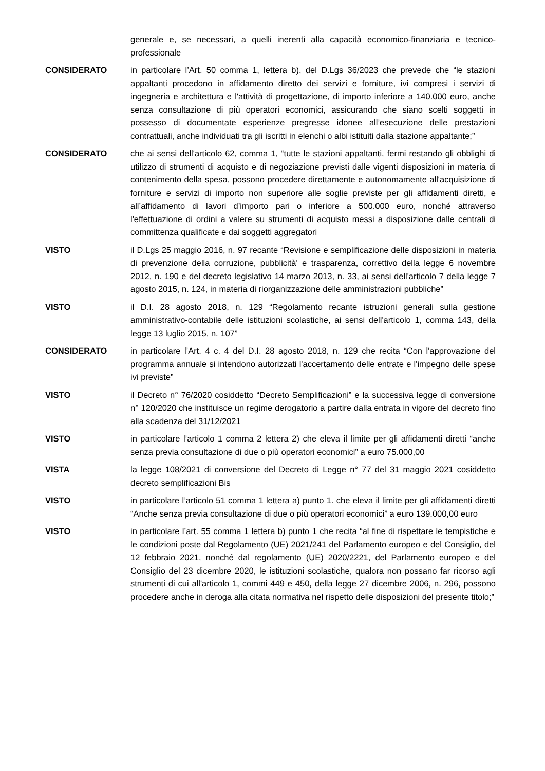generale e, se necessari, a quelli inerenti alla capacità economico-finanziaria e tecnico-professionale
CONSIDERATO in particolare l’Art. 50 comma 1, lettera b), del D.Lgs 36/2023 che prevede che “le stazioni appaltanti procedono in affidamento diretto dei servizi e forniture, ivi compresi i servizi di ingegneria e architettura e l'attività di progettazione, di importo inferiore a 140.000 euro, anche senza consultazione di più operatori economici, assicurando che siano scelti soggetti in possesso di documentate esperienze pregresse idonee all’esecuzione delle prestazioni contrattuali, anche individuati tra gli iscritti in elenchi o albi istituiti dalla stazione appaltante;”
CONSIDERATO che ai sensi dell'articolo 62, comma 1, “tutte le stazioni appaltanti, fermi restando gli obblighi di utilizzo di strumenti di acquisto e di negoziazione previsti dalle vigenti disposizioni in materia di contenimento della spesa, possono procedere direttamente e autonomamente all'acquisizione di forniture e servizi di importo non superiore alle soglie previste per gli affidamenti diretti, e all’affidamento di lavori d’importo pari o inferiore a 500.000 euro, nonché attraverso l'effettuazione di ordini a valere su strumenti di acquisto messi a disposizione dalle centrali di committenza qualificate e dai soggetti aggregatori
VISTO il D.Lgs 25 maggio 2016, n. 97 recante “Revisione e semplificazione delle disposizioni in materia di prevenzione della corruzione, pubblicità' e trasparenza, correttivo della legge 6 novembre 2012, n. 190 e del decreto legislativo 14 marzo 2013, n. 33, ai sensi dell'articolo 7 della legge 7 agosto 2015, n. 124, in materia di riorganizzazione delle amministrazioni pubbliche”
VISTO il D.I. 28 agosto 2018, n. 129 “Regolamento recante istruzioni generali sulla gestione amministrativo-contabile delle istituzioni scolastiche, ai sensi dell'articolo 1, comma 143, della legge 13 luglio 2015, n. 107”
CONSIDERATO in particolare l’Art. 4 c. 4 del D.I. 28 agosto 2018, n. 129 che recita “Con l'approvazione del programma annuale si intendono autorizzati l'accertamento delle entrate e l'impegno delle spese ivi previste”
VISTO il Decreto n° 76/2020 cosiddetto “Decreto Semplificazioni” e la successiva legge di conversione n° 120/2020 che instituisce un regime derogatorio a partire dalla entrata in vigore del decreto fino alla scadenza del 31/12/2021
VISTO in particolare l’articolo 1 comma 2 lettera 2) che eleva il limite per gli affidamenti diretti “anche senza previa consultazione di due o più operatori economici” a euro 75.000,00
VISTA la legge 108/2021 di conversione del Decreto di Legge n° 77 del 31 maggio 2021 cosiddetto decreto semplificazioni Bis
VISTO in particolare l’articolo 51 comma 1 lettera a) punto 1. che eleva il limite per gli affidamenti diretti “Anche senza previa consultazione di due o più operatori economici” a euro 139.000,00 euro
VISTO in particolare l’art. 55 comma 1 lettera b) punto 1 che recita “al fine di rispettare le tempistiche e le condizioni poste dal Regolamento (UE) 2021/241 del Parlamento europeo e del Consiglio, del 12 febbraio 2021, nonché dal regolamento (UE) 2020/2221, del Parlamento europeo e del Consiglio del 23 dicembre 2020, le istituzioni scolastiche, qualora non possano far ricorso agli strumenti di cui all'articolo 1, commi 449 e 450, della legge 27 dicembre 2006, n. 296, possono procedere anche in deroga alla citata normativa nel rispetto delle disposizioni del presente titolo;”